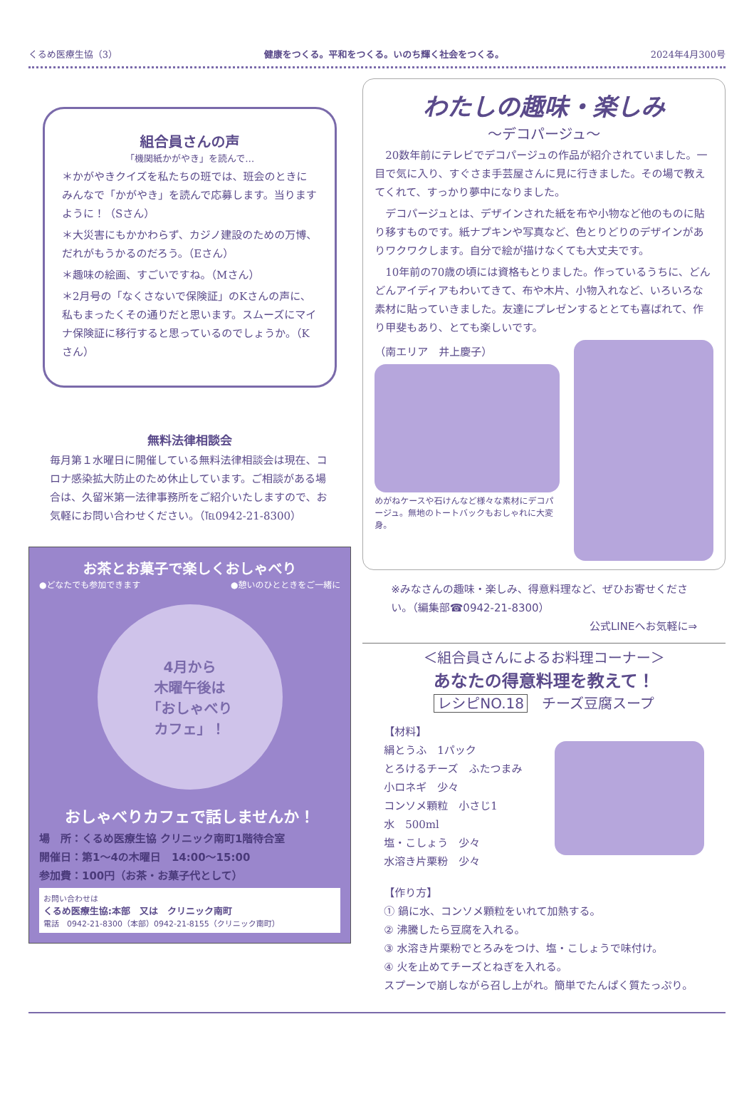くるめ医療生協（3） 健康をつくる。平和をつくる。いのち輝く社会をつくる。 2024年4月300号
組合員さんの声
「機関紙かがやき」を読んで…
＊かがやきクイズを私たちの班では、班会のときにみんなで「かがやき」を読んで応募します。当りますように！（Sさん）
＊大災害にもかかわらず、カジノ建設のための万博、だれがもうかるのだろう。（Eさん）
＊趣味の絵画、すごいですね。（Mさん）
＊2月号の「なくさないで保険証」のKさんの声に、私もまったくその通りだと思います。スムーズにマイナ保険証に移行すると思っているのでしょうか。（Kさん）
無料法律相談会
毎月第１水曜日に開催している無料法律相談会は現在、コロナ感染拡大防止のため休止しています。ご相談がある場合は、久留米第一法律事務所をご紹介いたしますので、お気軽にお問い合わせください。（℡0942-21-8300）
お茶とお菓子で楽しくおしゃべり
●どなたでも参加できます ●憩いのひとときをご一緒に
4月から
木曜午後は
「おしゃべり
カフェ」！
おしゃべりカフェで話しませんか！
場　所：くるめ医療生協 クリニック南町1階待合室
開催日：第1〜4の木曜日　14:00〜15:00
参加費：100円（お茶・お菓子代として）
お問い合わせは
くるめ医療生協:本部　又は　クリニック南町
電話　0942-21-8300（本部）0942-21-8155（クリニック南町）
わたしの趣味・楽しみ
〜デコパージュ〜
　20数年前にテレビでデコパージュの作品が紹介されていました。一目で気に入り、すぐさま手芸屋さんに見に行きました。その場で教えてくれて、すっかり夢中になりました。
　デコパージュとは、デザインされた紙を布や小物など他のものに貼り移すものです。紙ナプキンや写真など、色とりどりのデザインがありワクワクします。自分で絵が描けなくても大丈夫です。
　10年前の70歳の頃には資格もとりました。作っているうちに、どんどんアイディアもわいてきて、布や木片、小物入れなど、いろいろな素材に貼っていきました。友達にプレゼンするととても喜ばれて、作り甲斐もあり、とても楽しいです。
（南エリア　井上慶子）
めがねケースや石けんなど様々な素材にデコパージュ。無地のトートバックもおしゃれに大変身。
※みなさんの趣味・楽しみ、得意料理など、ぜひお寄せください。（編集部☎0942-21-8300）
公式LINEへお気軽に⇒
＜組合員さんによるお料理コーナー＞
あなたの得意料理を教えて！
レシピNO.18　チーズ豆腐スープ
【材料】
絹とうふ　1パック
とろけるチーズ　ふたつまみ
小ロネギ　少々
コンソメ顆粒　小さじ1
水　500ml
塩・こしょう　少々
水溶き片栗粉　少々
【作り方】
① 鍋に水、コンソメ顆粒をいれて加熱する。
② 沸騰したら豆腐を入れる。
③ 水溶き片栗粉でとろみをつけ、塩・こしょうで味付け。
④ 火を止めてチーズとねぎを入れる。
スプーンで崩しながら召し上がれ。簡単でたんぱく質たっぷり。